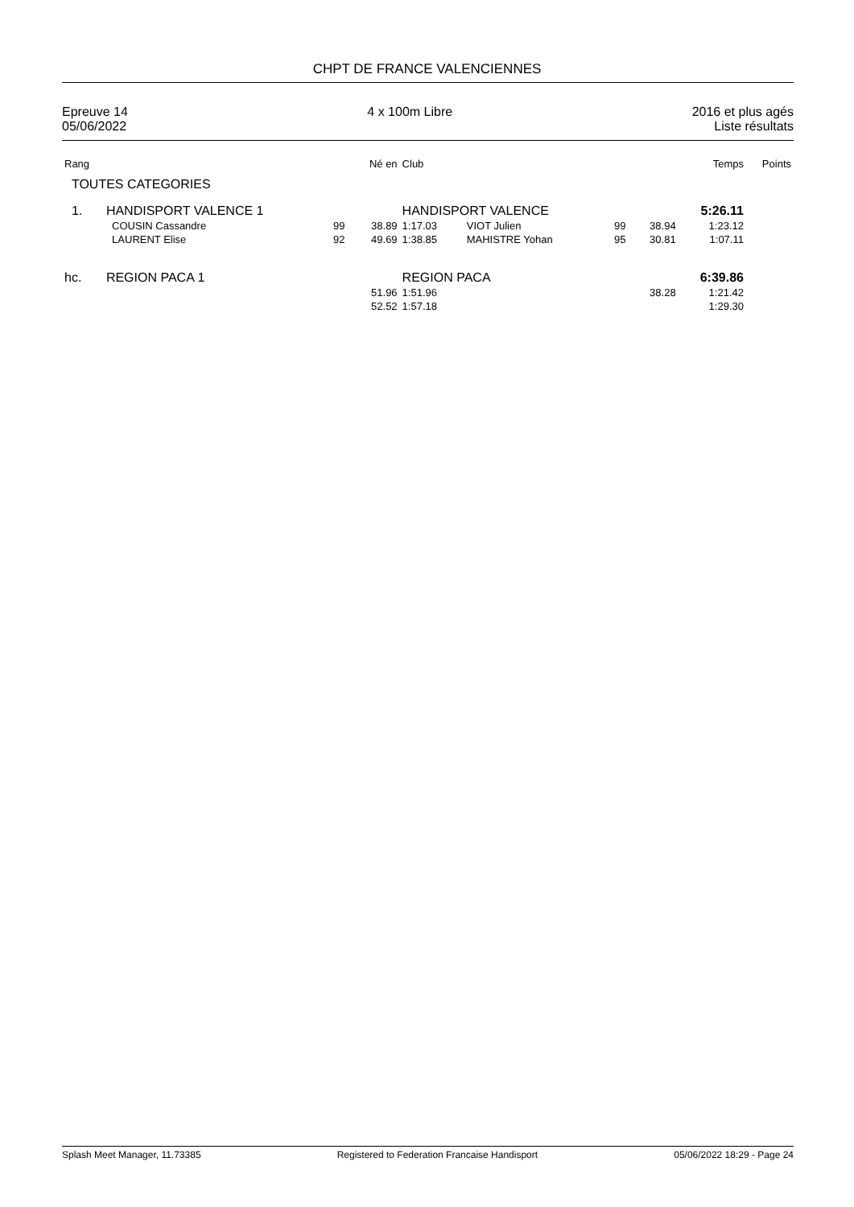CHPT DE FRANCE VALENCIENNES
Epreuve 14
05/06/2022
4 x 100m Libre 2016 et plus agés
Liste résultats
| Rang | | | Né en | Club | | | | Temps | Points |
| --- | --- | --- | --- | --- | --- | --- | --- | --- | --- |
| TOUTES CATEGORIES | | | | | | | | | |
| 1. | HANDISPORT VALENCE 1 | | | HANDISPORT VALENCE | | | | 5:26.11 | |
| | COUSIN Cassandre | 99 | 38.89 | 1:17.03 | VIOT Julien | 99 | 38.94 | 1:23.12 | |
| | LAURENT Elise | 92 | 49.69 | 1:38.85 | MAHISTRE Yohan | 95 | 30.81 | 1:07.11 | |
| hc. | REGION PACA 1 | | | REGION PACA | | | | 6:39.86 | |
| | | | 51.96 | 1:51.96 | | | 38.28 | 1:21.42 | |
| | | | 52.52 | 1:57.18 | | | | 1:29.30 | |
Splash Meet Manager, 11.73385 Registered to Federation Francaise Handisport
05/06/2022 18:29 - Page 24